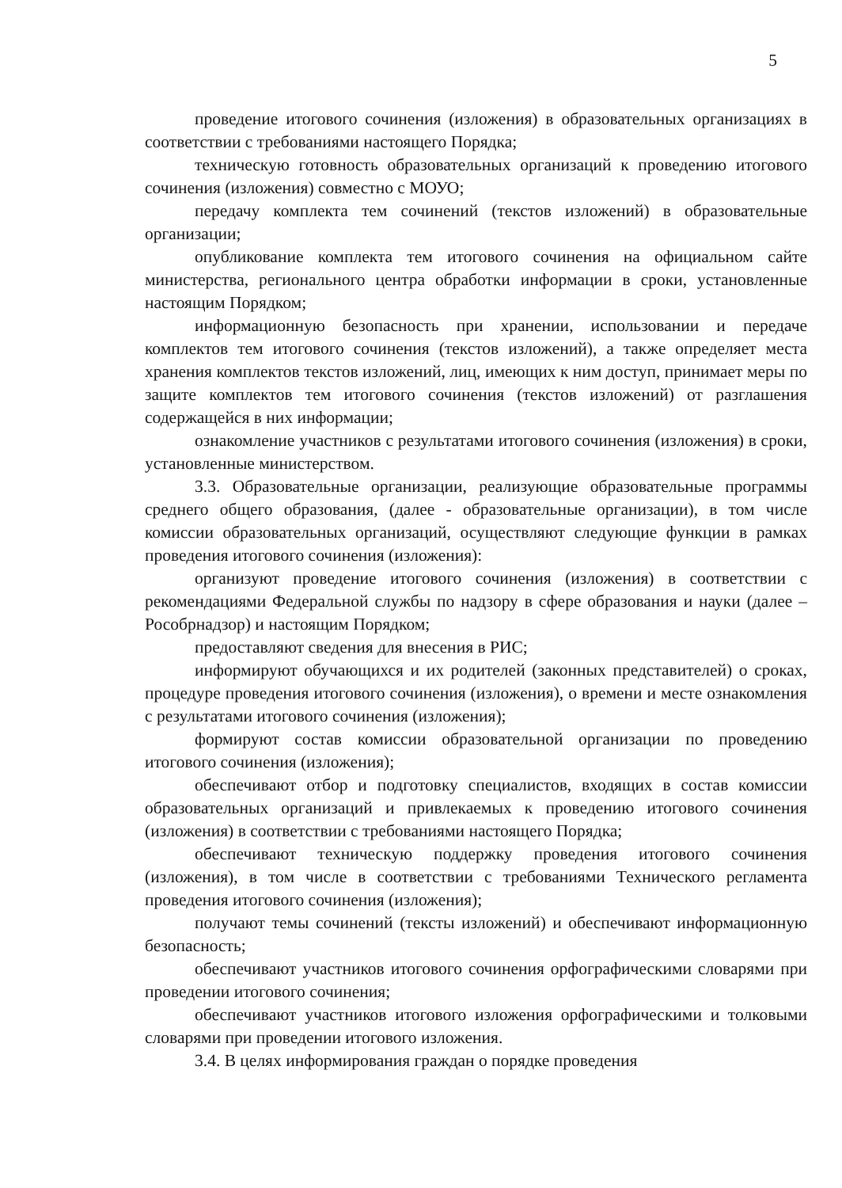5
проведение итогового сочинения (изложения) в образовательных организациях в соответствии с требованиями настоящего Порядка;
техническую готовность образовательных организаций к проведению итогового сочинения (изложения) совместно с МОУО;
передачу комплекта тем сочинений (текстов изложений) в образовательные организации;
опубликование комплекта тем итогового сочинения на официальном сайте министерства, регионального центра обработки информации в сроки, установленные настоящим Порядком;
информационную безопасность при хранении, использовании и передаче комплектов тем итогового сочинения (текстов изложений), а также определяет места хранения комплектов текстов изложений, лиц, имеющих к ним доступ, принимает меры по защите комплектов тем итогового сочинения (текстов изложений) от разглашения содержащейся в них информации;
ознакомление участников с результатами итогового сочинения (изложения) в сроки, установленные министерством.
3.3. Образовательные организации, реализующие образовательные программы среднего общего образования, (далее - образовательные организации), в том числе комиссии образовательных организаций, осуществляют следующие функции в рамках проведения итогового сочинения (изложения):
организуют проведение итогового сочинения (изложения) в соответствии с рекомендациями Федеральной службы по надзору в сфере образования и науки (далее – Рособрнадзор) и настоящим Порядком;
предоставляют сведения для внесения в РИС;
информируют обучающихся и их родителей (законных представителей) о сроках, процедуре проведения итогового сочинения (изложения), о времени и месте ознакомления с результатами итогового сочинения (изложения);
формируют состав комиссии образовательной организации по проведению итогового сочинения (изложения);
обеспечивают отбор и подготовку специалистов, входящих в состав комиссии образовательных организаций и привлекаемых к проведению итогового сочинения (изложения) в соответствии с требованиями настоящего Порядка;
обеспечивают техническую поддержку проведения итогового сочинения (изложения), в том числе в соответствии с требованиями Технического регламента проведения итогового сочинения (изложения);
получают темы сочинений (тексты изложений) и обеспечивают информационную безопасность;
обеспечивают участников итогового сочинения орфографическими словарями при проведении итогового сочинения;
обеспечивают участников итогового изложения орфографическими и толковыми словарями при проведении итогового изложения.
3.4. В целях информирования граждан о порядке проведения